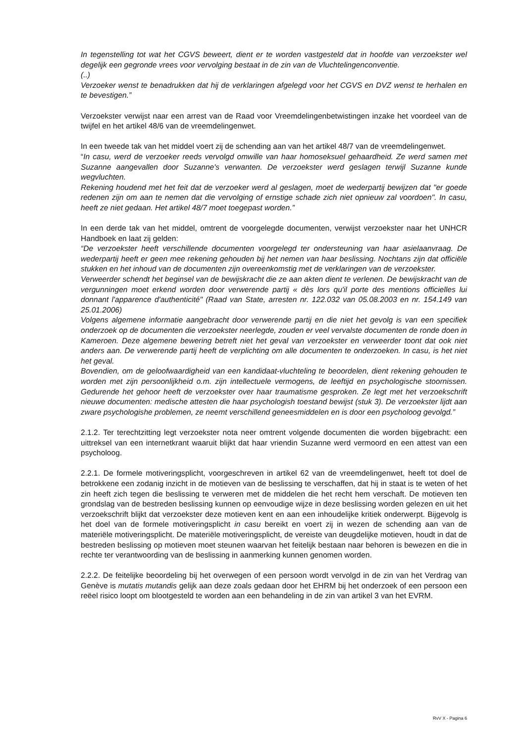In tegenstelling tot wat het CGVS beweert, dient er te worden vastgesteld dat in hoofde van verzoekster wel degelijk een gegronde vrees voor vervolging bestaat in de zin van de Vluchtelingenconventie.
(..)
Verzoeker wenst te benadrukken dat hij de verklaringen afgelegd voor het CGVS en DVZ wenst te herhalen en te bevestigen.”
Verzoekster verwijst naar een arrest van de Raad voor Vreemdelingenbetwistingen inzake het voordeel van de twijfel en het artikel 48/6 van de vreemdelingenwet.
In een tweede tak van het middel voert zij de schending aan van het artikel 48/7 van de vreemdelingenwet.
“In casu, werd de verzoeker reeds vervolgd omwille van haar homoseksuel gehaardheid. Ze werd samen met Suzanne aangevallen door Suzanne's verwanten. De verzoekster werd geslagen terwijl Suzanne kunde wegvluchten.
Rekening houdend met het feit dat de verzoeker werd al geslagen, moet de wederpartij bewijzen dat "er goede redenen zijn om aan te nemen dat die vervolging of ernstige schade zich niet opnieuw zal voordoen". In casu, heeft ze niet gedaan. Het artikel 48/7 moet toegepast worden.”
In een derde tak van het middel, omtrent de voorgelegde documenten, verwijst verzoekster naar het UNHCR Handboek en laat zij gelden:
“De verzoekster heeft verschillende documenten voorgelegd ter ondersteuning van haar asielaanvraag. De wederpartij heeft er geen mee rekening gehouden bij het nemen van haar beslissing. Nochtans zijn dat officiële stukken en het inhoud van de documenten zijn overeenkomstig met de verklaringen van de verzoekster.
Verweerder schendt het beginsel van de bewijskracht die ze aan akten dient te verlenen. De bewijskracht van de vergunningen moet erkend worden door verwerende partij « dès lors qu'il porte des mentions officielles lui donnant l'apparence d'authenticité" (Raad van State, arresten nr. 122.032 van 05.08.2003 en nr. 154.149 van 25.01.2006)
Volgens algemene informatie aangebracht door verwerende partij en die niet het gevolg is van een specifiek onderzoek op de documenten die verzoekster neerlegde, zouden er veel vervalste documenten de ronde doen in Kameroen. Deze algemene bewering betreft niet het geval van verzoekster en verweerder toont dat ook niet anders aan. De verwerende partij heeft de verplichting om alle documenten te onderzoeken. In casu, is het niet het geval.
Bovendien, om de geloofwaardigheid van een kandidaat-vluchteling te beoordelen, dient rekening gehouden te worden met zijn persoonlijkheid o.m. zijn intellectuele vermogens, de leeftijd en psychologische stoornissen. Gedurende het gehoor heeft de verzoekster over haar traumatisme gesproken. Ze legt met het verzoekschrift nieuwe documenten: medische attesten die haar psychologish toestand bewijst (stuk 3). De verzoekster lijdt aan zware psychologishe problemen, ze neemt verschillend geneesmiddelen en is door een psycholoog gevolgd.”
2.1.2. Ter terechtzitting legt verzoekster nota neer omtrent volgende documenten die worden bijgebracht: een uittreksel van een internetkrant waaruit blijkt dat haar vriendin Suzanne werd vermoord en een attest van een psycholoog.
2.2.1. De formele motiveringsplicht, voorgeschreven in artikel 62 van de vreemdelingenwet, heeft tot doel de betrokkene een zodanig inzicht in de motieven van de beslissing te verschaffen, dat hij in staat is te weten of het zin heeft zich tegen die beslissing te verweren met de middelen die het recht hem verschaft. De motieven ten grondslag van de bestreden beslissing kunnen op eenvoudige wijze in deze beslissing worden gelezen en uit het verzoekschrift blijkt dat verzoekster deze motieven kent en aan een inhoudelijke kritiek onderwerpt. Bijgevolg is het doel van de formele motiveringsplicht in casu bereikt en voert zij in wezen de schending aan van de materiële motiveringsplicht. De materiële motiveringsplicht, de vereiste van deugdelijke motieven, houdt in dat de bestreden beslissing op motieven moet steunen waarvan het feitelijk bestaan naar behoren is bewezen en die in rechte ter verantwoording van de beslissing in aanmerking kunnen genomen worden.
2.2.2. De feitelijke beoordeling bij het overwegen of een persoon wordt vervolgd in de zin van het Verdrag van Genève is mutatis mutandis gelijk aan deze zoals gedaan door het EHRM bij het onderzoek of een persoon een reëel risico loopt om blootgesteld te worden aan een behandeling in de zin van artikel 3 van het EVRM.
RvV X - Pagina 6